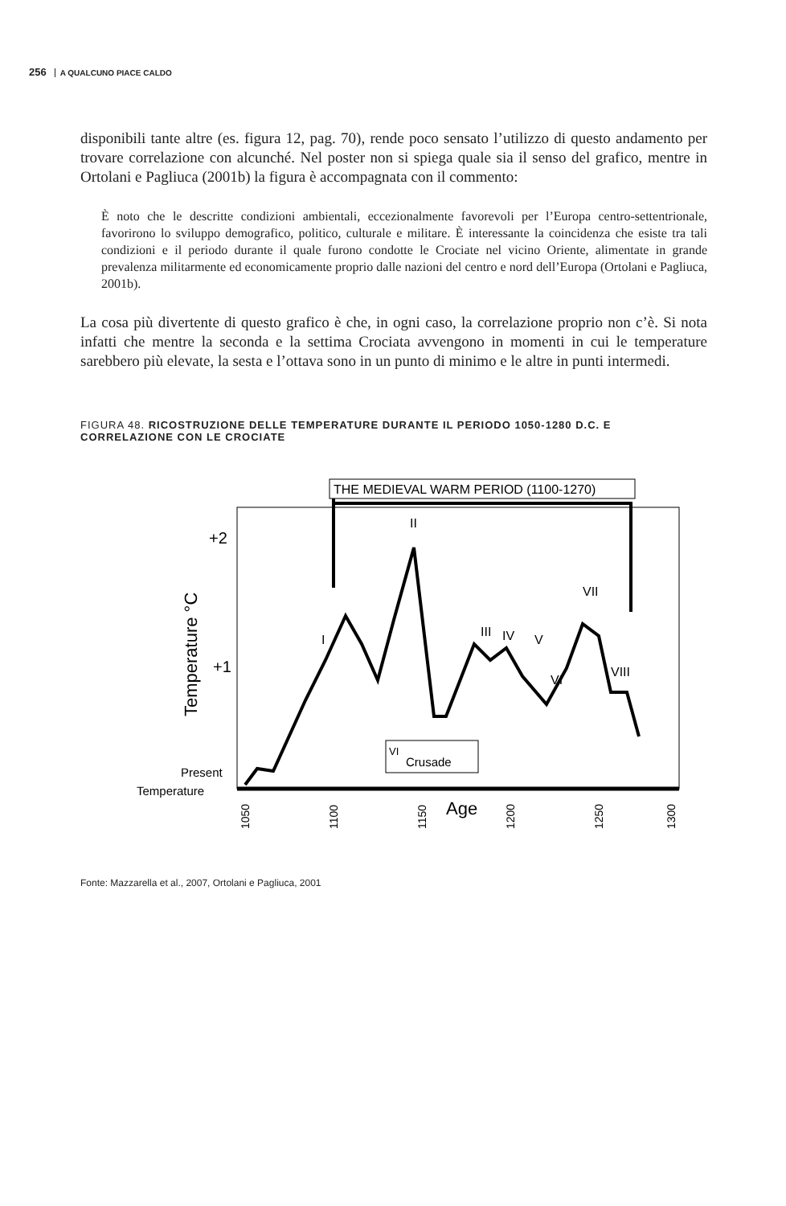256 A QUALCUNO PIACE CALDO
disponibili tante altre (es. figura 12, pag. 70), rende poco sensato l’utilizzo di questo andamento per trovare correlazione con alcunché. Nel poster non si spiega quale sia il senso del grafico, mentre in Ortolani e Pagliuca (2001b) la figura è accompagnata con il commento:
È noto che le descritte condizioni ambientali, eccezionalmente favorevoli per l’Europa centro-settentrionale, favorirono lo sviluppo demografico, politico, culturale e militare. È interessante la coincidenza che esiste tra tali condizioni e il periodo durante il quale furono condotte le Crociate nel vicino Oriente, alimentate in grande prevalenza militarmente ed economicamente proprio dalle nazioni del centro e nord dell’Europa (Ortolani e Pagliuca, 2001b).
La cosa più divertente di questo grafico è che, in ogni caso, la correlazione proprio non c’è. Si nota infatti che mentre la seconda e la settima Crociata avvengono in momenti in cui le temperature sarebbero più elevate, la sesta e l’ottava sono in un punto di minimo e le altre in punti intermedi.
FIGURA 48. RICOSTRUZIONE DELLE TEMPERATURE DURANTE IL PERIODO 1050-1280 D.C. E CORRELAZIONE CON LE CROCIATE
THE MEDIEVAL WARM PERIOD (1100-1270)
+2
+1
Temperature °C
Present
Temperature
1050
1100
1150
1200
1250
1300
Age
VI
Crusade
I
II
III
IV
V
VI
VII
VIII
Fonte: Mazzarella et al., 2007, Ortolani e Pagliuca, 2001